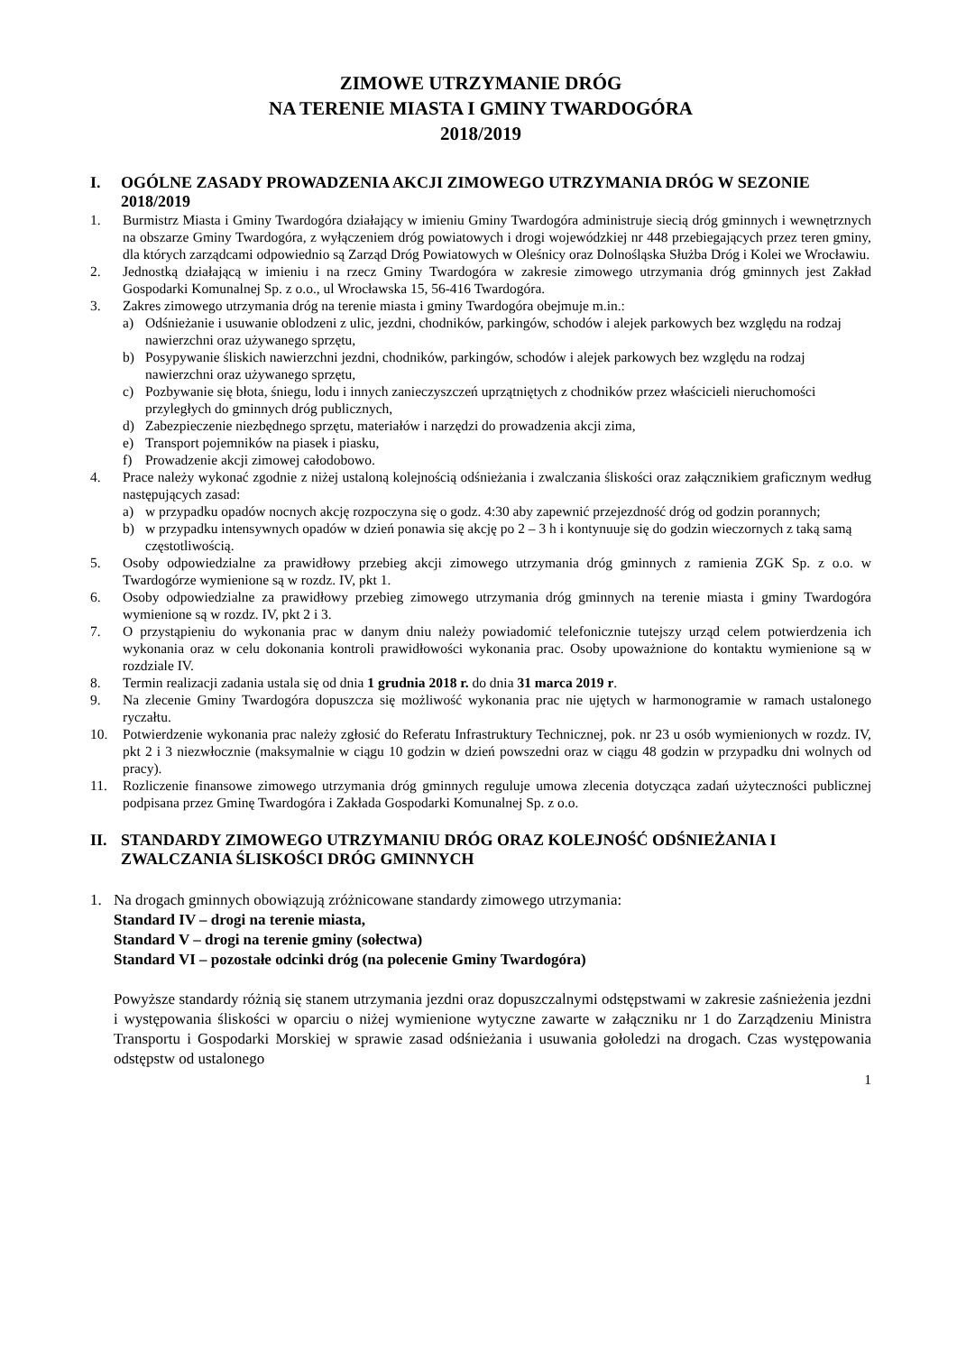ZIMOWE UTRZYMANIE DRÓG
NA TERENIE MIASTA I GMINY TWARDOGÓRA
2018/2019
I. OGÓLNE ZASADY PROWADZENIA AKCJI ZIMOWEGO UTRZYMANIA DRÓG W SEZONIE 2018/2019
1. Burmistrz Miasta i Gminy Twardogóra działający w imieniu Gminy Twardogóra administruje siecią dróg gminnych i wewnętrznych na obszarze Gminy Twardogóra, z wyłączeniem dróg powiatowych i drogi wojewódzkiej nr 448 przebiegających przez teren gminy, dla których zarządcami odpowiednio są Zarząd Dróg Powiatowych w Oleśnicy oraz Dolnośląska Służba Dróg i Kolei we Wrocławiu.
2. Jednostką działającą w imieniu i na rzecz Gminy Twardogóra w zakresie zimowego utrzymania dróg gminnych jest Zakład Gospodarki Komunalnej Sp. z o.o., ul Wrocławska 15, 56-416 Twardogóra.
3. Zakres zimowego utrzymania dróg na terenie miasta i gminy Twardogóra obejmuje m.in.:
a) Odśnieżanie i usuwanie oblodzeni z ulic, jezdni, chodników, parkingów, schodów i alejek parkowych bez względu na rodzaj nawierzchni oraz używanego sprzętu,
b) Posypywanie śliskich nawierzchni jezdni, chodników, parkingów, schodów i alejek parkowych bez względu na rodzaj nawierzchni oraz używanego sprzętu,
c) Pozbywanie się błota, śniegu, lodu i innych zanieczyszczeń uprzątniętych z chodników przez właścicieli nieruchomości przyległych do gminnych dróg publicznych,
d) Zabezpieczenie niezbędnego sprzętu, materiałów i narzędzi do prowadzenia akcji zima,
e) Transport pojemników na piasek i piasku,
f) Prowadzenie akcji zimowej całodobowo.
4. Prace należy wykonać zgodnie z niżej ustaloną kolejnością odśnieżania i zwalczania śliskości oraz załącznikiem graficznym według następujących zasad:
a) w przypadku opadów nocnych akcję rozpoczyna się o godz. 4:30 aby zapewnić przejezdność dróg od godzin porannych;
b) w przypadku intensywnych opadów w dzień ponawia się akcję po 2 – 3 h i kontynuuje się do godzin wieczornych z taką samą częstotliwością.
5. Osoby odpowiedzialne za prawidłowy przebieg akcji zimowego utrzymania dróg gminnych z ramienia ZGK Sp. z o.o. w Twardogórze wymienione są w rozdz. IV, pkt 1.
6. Osoby odpowiedzialne za prawidłowy przebieg zimowego utrzymania dróg gminnych na terenie miasta i gminy Twardogóra wymienione są w rozdz. IV, pkt 2 i 3.
7. O przystąpieniu do wykonania prac w danym dniu należy powiadomić telefonicznie tutejszy urząd celem potwierdzenia ich wykonania oraz w celu dokonania kontroli prawidłowości wykonania prac. Osoby upoważnione do kontaktu wymienione są w rozdziale IV.
8. Termin realizacji zadania ustala się od dnia 1 grudnia 2018 r. do dnia 31 marca 2019 r.
9. Na zlecenie Gminy Twardogóra dopuszcza się możliwość wykonania prac nie ujętych w harmonogramie w ramach ustalonego ryczałtu.
10. Potwierdzenie wykonania prac należy zgłosić do Referatu Infrastruktury Technicznej, pok. nr 23 u osób wymienionych w rozdz. IV, pkt 2 i 3 niezwłocznie (maksymalnie w ciągu 10 godzin w dzień powszedni oraz w ciągu 48 godzin w przypadku dni wolnych od pracy).
11. Rozliczenie finansowe zimowego utrzymania dróg gminnych reguluje umowa zlecenia dotycząca zadań użyteczności publicznej podpisana przez Gminę Twardogóra i Zakłada Gospodarki Komunalnej Sp. z o.o.
II. STANDARDY ZIMOWEGO UTRZYMANIU DRÓG ORAZ KOLEJNOŚĆ ODŚNIEŻANIA I ZWALCZANIA ŚLISKOŚCI DRÓG GMINNYCH
1. Na drogach gminnych obowiązują zróżnicowane standardy zimowego utrzymania:
Standard IV – drogi na terenie miasta,
Standard V – drogi na terenie gminy (sołectwa)
Standard VI – pozostałe odcinki dróg (na polecenie Gminy Twardogóra)
Powyższe standardy różnią się stanem utrzymania jezdni oraz dopuszczalnymi odstępstwami w zakresie zaśnieżenia jezdni i występowania śliskości w oparciu o niżej wymienione wytyczne zawarte w załączniku nr 1 do Zarządzeniu Ministra Transportu i Gospodarki Morskiej w sprawie zasad odśnieżania i usuwania gołoledzi na drogach. Czas występowania odstępstw od ustalonego
1